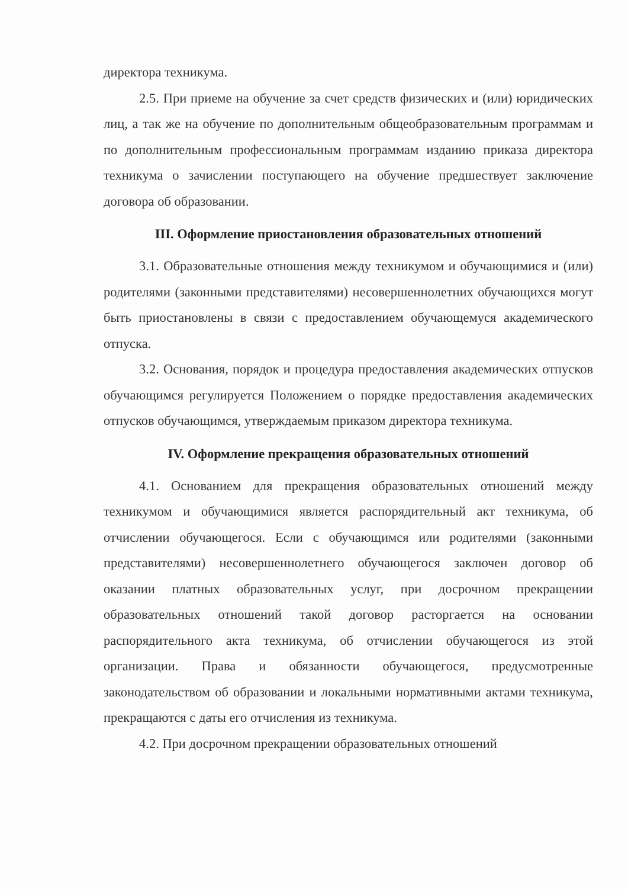директора техникума.
2.5. При приеме на обучение за счет средств физических и (или) юридических лиц, а так же на обучение по дополнительным общеобразовательным программам и по дополнительным профессиональным программам изданию приказа директора техникума о зачислении поступающего на обучение предшествует заключение договора об образовании.
III. Оформление приостановления образовательных отношений
3.1. Образовательные отношения между техникумом и обучающимися и (или) родителями (законными представителями) несовершеннолетних обучающихся могут быть приостановлены в связи с предоставлением обучающемуся академического отпуска.
3.2. Основания, порядок и процедура предоставления академических отпусков обучающимся регулируется Положением о порядке предоставления академических отпусков обучающимся, утверждаемым приказом директора техникума.
IV. Оформление прекращения образовательных отношений
4.1. Основанием для прекращения образовательных отношений между техникумом и обучающимися является распорядительный акт техникума, об отчислении обучающегося. Если с обучающимся или родителями (законными представителями) несовершеннолетнего обучающегося заключен договор об оказании платных образовательных услуг, при досрочном прекращении образовательных отношений такой договор расторгается на основании распорядительного акта техникума, об отчислении обучающегося из этой организации. Права и обязанности обучающегося, предусмотренные законодательством об образовании и локальными нормативными актами техникума, прекращаются с даты его отчисления из техникума.
4.2. При досрочном прекращении образовательных отношений